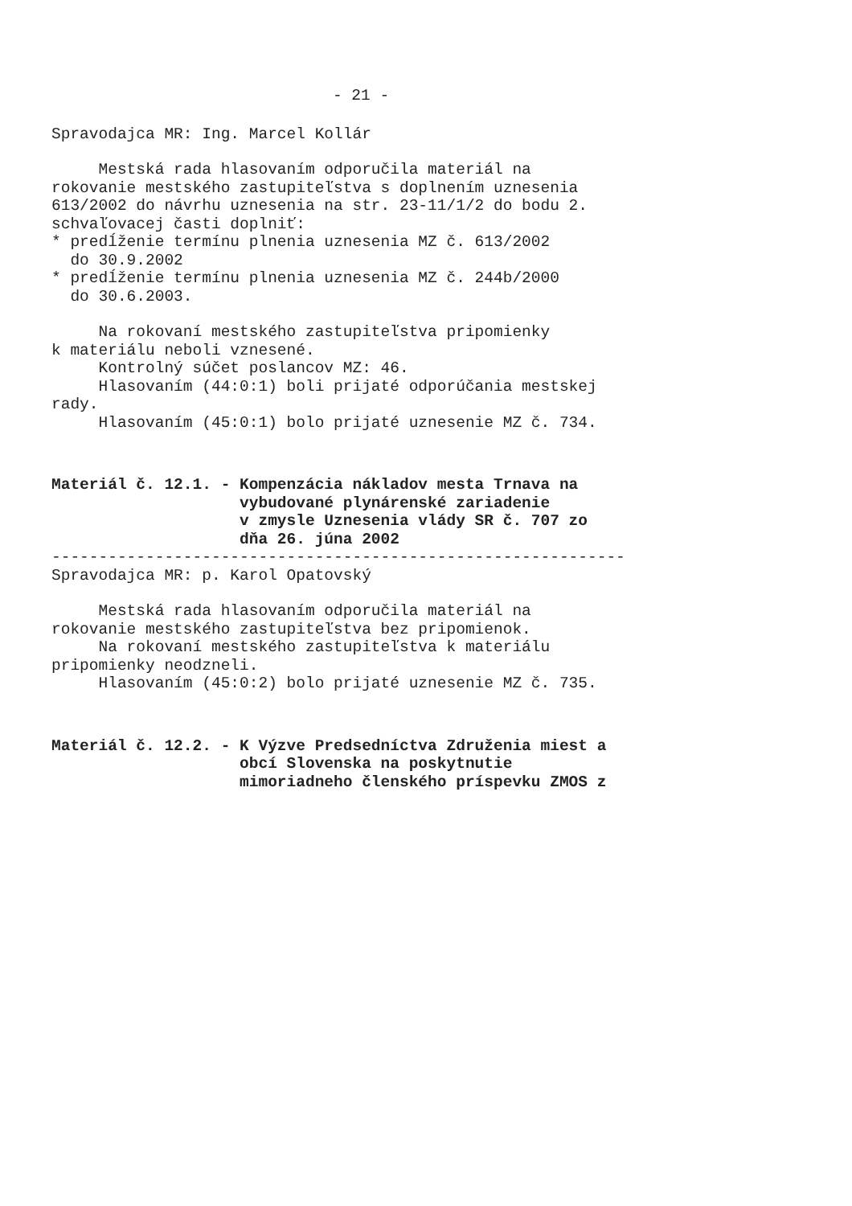- 21 -
Spravodajca MR: Ing. Marcel Kollár
Mestská rada hlasovaním odporučila materiál na rokovanie mestského zastupiteľstva s doplnením uznesenia 613/2002 do návrhu uznesenia na str. 23-11/1/2 do bodu 2. schvaľovacej časti doplniť: * predĺženie termínu plnenia uznesenia MZ č. 613/2002 do 30.9.2002 * predĺženie termínu plnenia uznesenia MZ č. 244b/2000 do 30.6.2003.
Na rokovaní mestského zastupiteľstva pripomienky k materiálu neboli vznesené. Kontrolný súčet poslancov MZ: 46. Hlasovaním (44:0:1) boli prijaté odporúčania mestskej rady. Hlasovaním (45:0:1) bolo prijaté uznesenie MZ č. 734.
Materiál č. 12.1. - Kompenzácia nákladov mesta Trnava na vybudované plynárenské zariadenie v zmysle Uznesenia vlády SR č. 707 zo dňa 26. júna 2002
------------------------------------------------------------- Spravodajca MR: p. Karol Opatovský
Mestská rada hlasovaním odporučila materiál na rokovanie mestského zastupiteľstva bez pripomienok. Na rokovaní mestského zastupiteľstva k materiálu pripomienky neodzneli. Hlasovaním (45:0:2) bolo prijaté uznesenie MZ č. 735.
Materiál č. 12.2. - K Výzve Predsedníctva Združenia miest a obcí Slovenska na poskytnutie mimoriadneho členského príspevku ZMOS z